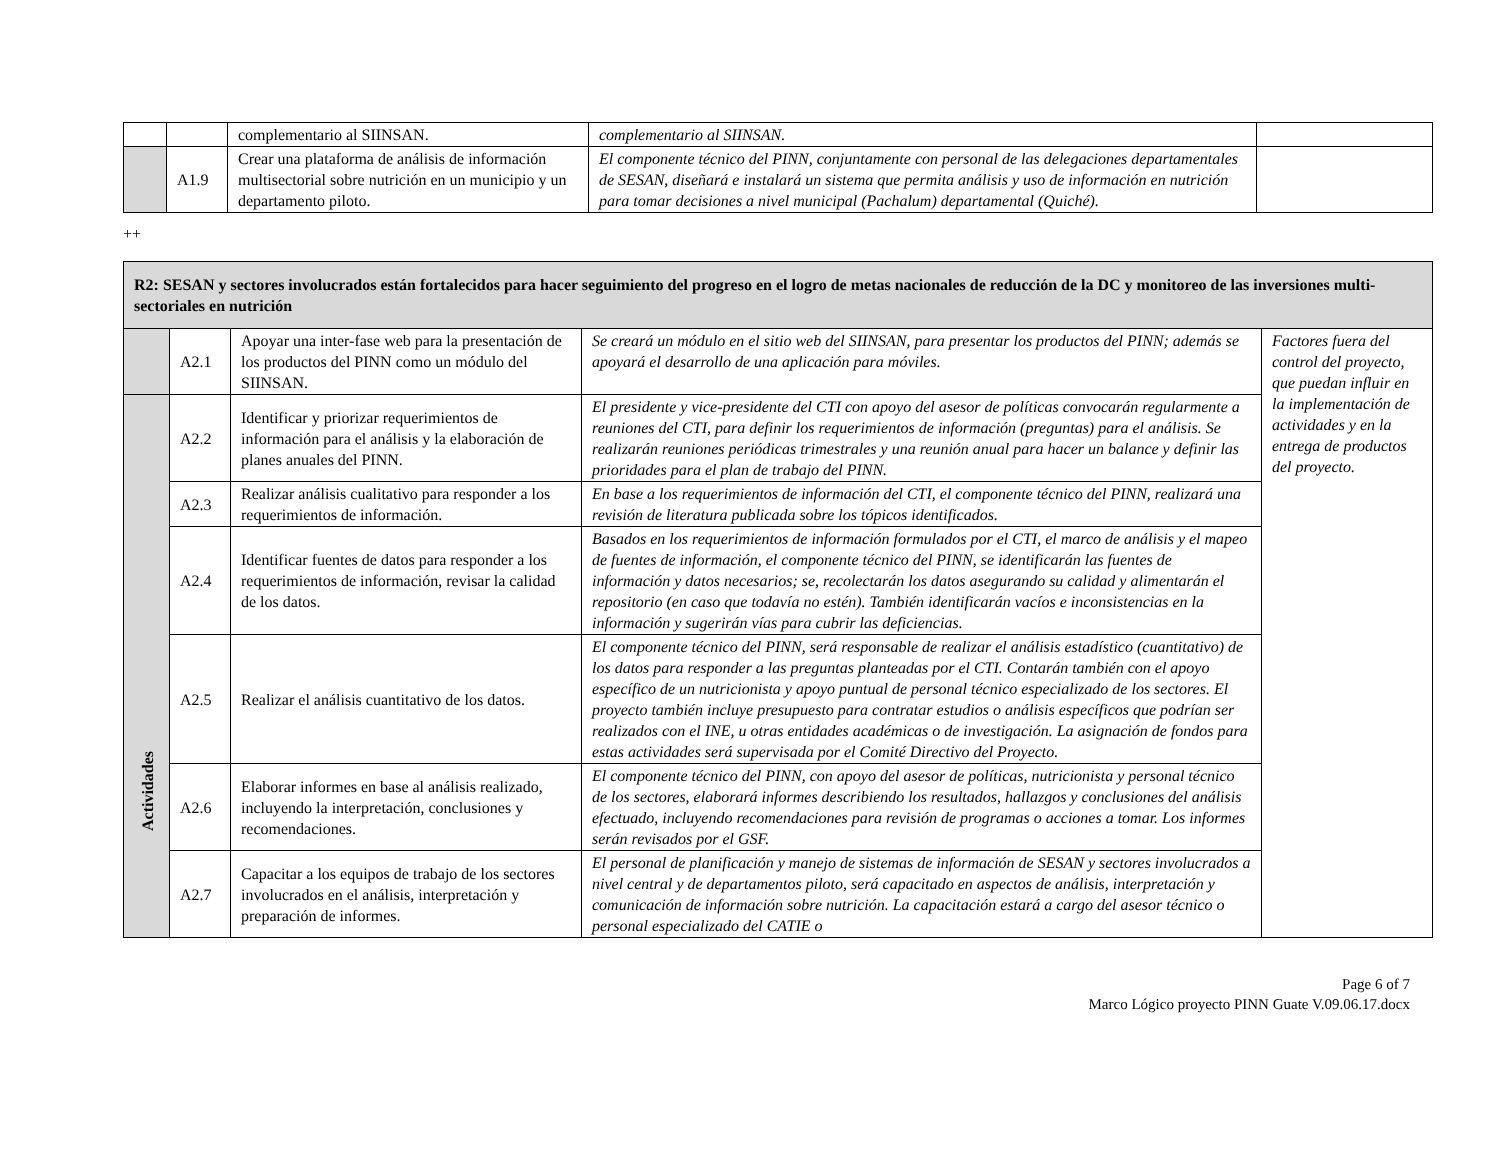| | | complementario al SIINSAN. | complementario al SIINSAN. | |
| | A1.9 | Crear una plataforma de análisis de información multisectorial sobre nutrición en un municipio y un departamento piloto. | El componente técnico del PINN, conjuntamente con personal de las delegaciones departamentales de SESAN, diseñará e instalará un sistema que permita análisis y uso de información en nutrición para tomar decisiones a nivel municipal (Pachalum) departamental (Quiché). | |
++
| R2: SESAN y sectores involucrados están fortalecidos para hacer seguimiento del progreso en el logro de metas nacionales de reducción de la DC y monitoreo de las inversiones multi-sectoriales en nutrición | | | | |
| | A2.1 | Apoyar una inter-fase web para la presentación de los productos del PINN como un módulo del SIINSAN. | Se creará un módulo en el sitio web del SIINSAN, para presentar los productos del PINN; además se apoyará el desarrollo de una aplicación para móviles. | Factores fuera del control del proyecto, que puedan influir en la implementación de actividades y en la entrega de productos del proyecto. |
| Actividades | A2.2 | Identificar y priorizar requerimientos de información para el análisis y la elaboración de planes anuales del PINN. | El presidente y vice-presidente del CTI con apoyo del asesor de políticas convocarán regularmente a reuniones del CTI, para definir los requerimientos de información (preguntas) para el análisis. Se realizarán reuniones periódicas trimestrales y una reunión anual para hacer un balance y definir las prioridades para el plan de trabajo del PINN. | |
| | A2.3 | Realizar análisis cualitativo para responder a los requerimientos de información. | En base a los requerimientos de información del CTI, el componente técnico del PINN, realizará una revisión de literatura publicada sobre los tópicos identificados. | |
| | A2.4 | Identificar fuentes de datos para responder a los requerimientos de información, revisar la calidad de los datos. | Basados en los requerimientos de información formulados por el CTI, el marco de análisis y el mapeo de fuentes de información, el componente técnico del PINN, se identificarán las fuentes de información y datos necesarios; se, recolectarán los datos asegurando su calidad y alimentarán el repositorio (en caso que todavía no estén). También identificarán vacíos e inconsistencias en la información y sugerirán vías para cubrir las deficiencias. | |
| | A2.5 | Realizar el análisis cuantitativo de los datos. | El componente técnico del PINN, será responsable de realizar el análisis estadístico (cuantitativo) de los datos para responder a las preguntas planteadas por el CTI. Contarán también con el apoyo específico de un nutricionista y apoyo puntual de personal técnico especializado de los sectores. El proyecto también incluye presupuesto para contratar estudios o análisis específicos que podrían ser realizados con el INE, u otras entidades académicas o de investigación. La asignación de fondos para estas actividades será supervisada por el Comité Directivo del Proyecto. | |
| | A2.6 | Elaborar informes en base al análisis realizado, incluyendo la interpretación, conclusiones y recomendaciones. | El componente técnico del PINN, con apoyo del asesor de políticas, nutricionista y personal técnico de los sectores, elaborará informes describiendo los resultados, hallazgos y conclusiones del análisis efectuado, incluyendo recomendaciones para revisión de programas o acciones a tomar. Los informes serán revisados por el GSF. | |
| | A2.7 | Capacitar a los equipos de trabajo de los sectores involucrados en el análisis, interpretación y preparación de informes. | El personal de planificación y manejo de sistemas de información de SESAN y sectores involucrados a nivel central y de departamentos piloto, será capacitado en aspectos de análisis, interpretación y comunicación de información sobre nutrición. La capacitación estará a cargo del asesor técnico o personal especializado del CATIE o | |
Page 6 of 7
Marco Lógico proyecto PINN Guate V.09.06.17.docx